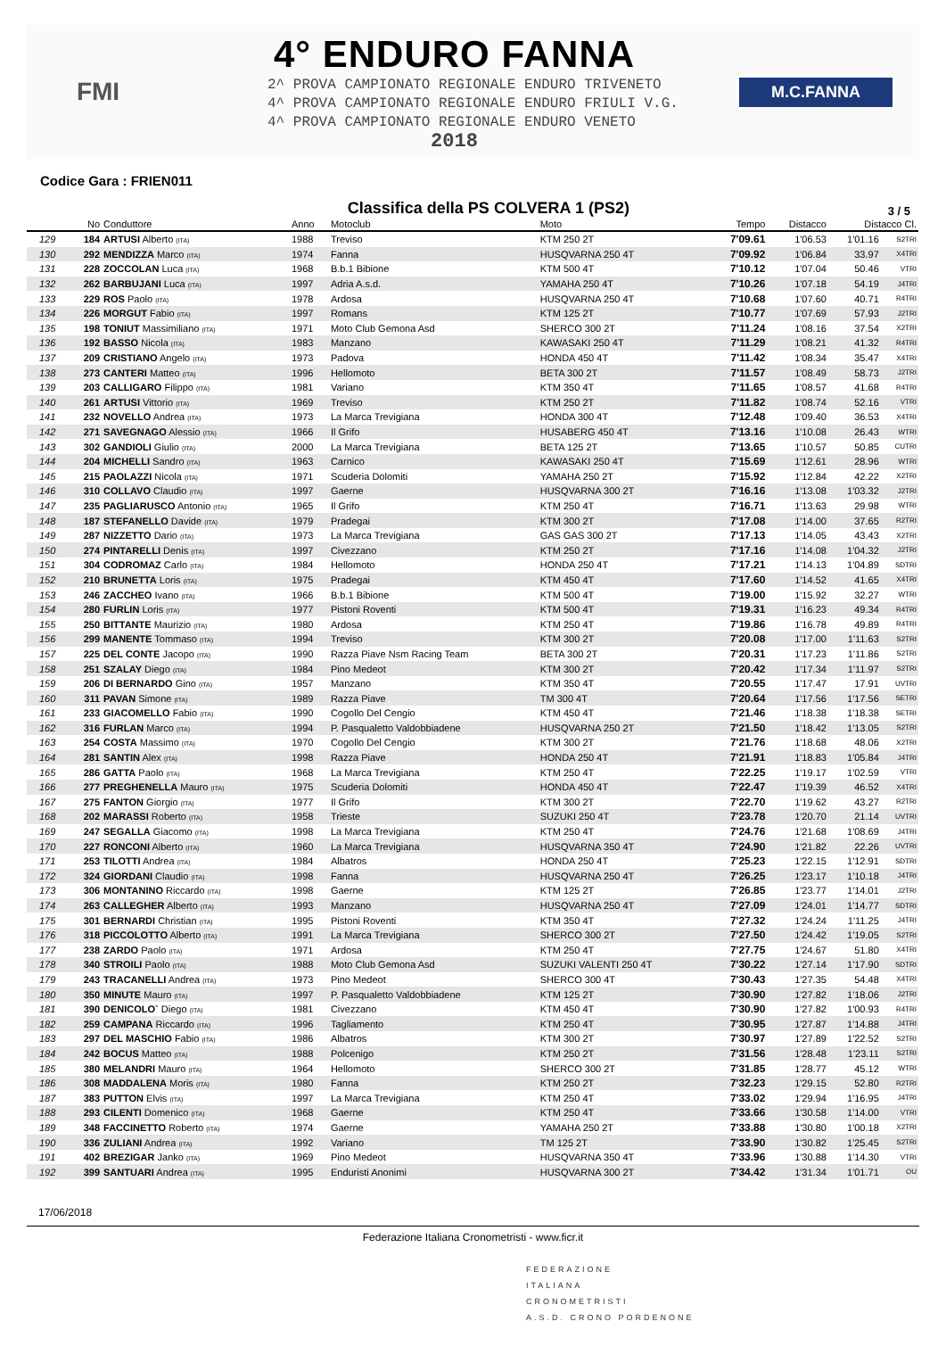FMI
4° ENDURO FANNA
2^ PROVA CAMPIONATO REGIONALE ENDURO TRIVENETO
4^ PROVA CAMPIONATO REGIONALE ENDURO FRIULI V.G.
4^ PROVA CAMPIONATO REGIONALE ENDURO VENETO
2018
M.C.FANNA
Codice Gara : FRIEN011
Classifica della PS COLVERA 1 (PS2)
3 / 5
| | No | Conduttore | Anno | Motoclub | Moto | Tempo | Distacco | Distacco Cl. | |
| --- | --- | --- | --- | --- | --- | --- | --- | --- | --- |
| 129 | 184 | ARTUSI Alberto (ITA) | 1988 | Treviso | KTM 250 2T | 7'09.61 | 1'06.53 | 1'01.16 | S2TRI |
| 130 | 292 | MENDIZZA Marco (ITA) | 1974 | Fanna | HUSQVARNA 250 4T | 7'09.92 | 1'06.84 | 33.97 | X4TRI |
| 131 | 228 | ZOCCOLAN Luca (ITA) | 1968 | B.b.1 Bibione | KTM 500 4T | 7'10.12 | 1'07.04 | 50.46 | VTRI |
| 132 | 262 | BARBUJANI Luca (ITA) | 1997 | Adria A.s.d. | YAMAHA 250 4T | 7'10.26 | 1'07.18 | 54.19 | J4TRI |
| 133 | 229 | ROS Paolo (ITA) | 1978 | Ardosa | HUSQVARNA 250 4T | 7'10.68 | 1'07.60 | 40.71 | R4TRI |
| 134 | 226 | MORGUT Fabio (ITA) | 1997 | Romans | KTM 125 2T | 7'10.77 | 1'07.69 | 57.93 | J2TRI |
| 135 | 198 | TONIUT Massimiliano (ITA) | 1971 | Moto Club Gemona Asd | SHERCO 300 2T | 7'11.24 | 1'08.16 | 37.54 | X2TRI |
| 136 | 192 | BASSO Nicola (ITA) | 1983 | Manzano | KAWASAKI 250 4T | 7'11.29 | 1'08.21 | 41.32 | R4TRI |
| 137 | 209 | CRISTIANO Angelo (ITA) | 1973 | Padova | HONDA 450 4T | 7'11.42 | 1'08.34 | 35.47 | X4TRI |
| 138 | 273 | CANTERI Matteo (ITA) | 1996 | Hellomoto | BETA 300 2T | 7'11.57 | 1'08.49 | 58.73 | J2TRI |
| 139 | 203 | CALLIGARO Filippo (ITA) | 1981 | Variano | KTM 350 4T | 7'11.65 | 1'08.57 | 41.68 | R4TRI |
| 140 | 261 | ARTUSI Vittorio (ITA) | 1969 | Treviso | KTM 250 2T | 7'11.82 | 1'08.74 | 52.16 | VTRI |
| 141 | 232 | NOVELLO Andrea (ITA) | 1973 | La Marca Trevigiana | HONDA 300 4T | 7'12.48 | 1'09.40 | 36.53 | X4TRI |
| 142 | 271 | SAVEGNAGO Alessio (ITA) | 1966 | Il Grifo | HUSABERG 450 4T | 7'13.16 | 1'10.08 | 26.43 | WTRI |
| 143 | 302 | GANDIOLI Giulio (ITA) | 2000 | La Marca Trevigiana | BETA 125 2T | 7'13.65 | 1'10.57 | 50.85 | CUTRI |
| 144 | 204 | MICHELLI Sandro (ITA) | 1963 | Carnico | KAWASAKI 250 4T | 7'15.69 | 1'12.61 | 28.96 | WTRI |
| 145 | 215 | PAOLAZZI Nicola (ITA) | 1971 | Scuderia Dolomiti | YAMAHA 250 2T | 7'15.92 | 1'12.84 | 42.22 | X2TRI |
| 146 | 310 | COLLAVO Claudio (ITA) | 1997 | Gaerne | HUSQVARNA 300 2T | 7'16.16 | 1'13.08 | 1'03.32 | J2TRI |
| 147 | 235 | PAGLIARUSCO Antonio (ITA) | 1965 | Il Grifo | KTM 250 4T | 7'16.71 | 1'13.63 | 29.98 | WTRI |
| 148 | 187 | STEFANELLO Davide (ITA) | 1979 | Pradegai | KTM 300 2T | 7'17.08 | 1'14.00 | 37.65 | R2TRI |
| 149 | 287 | NIZZETTO Dario (ITA) | 1973 | La Marca Trevigiana | GAS GAS 300 2T | 7'17.13 | 1'14.05 | 43.43 | X2TRI |
| 150 | 274 | PINTARELLI Denis (ITA) | 1997 | Civezzano | KTM 250 2T | 7'17.16 | 1'14.08 | 1'04.32 | J2TRI |
| 151 | 304 | CODROMAZ Carlo (ITA) | 1984 | Hellomoto | HONDA 250 4T | 7'17.21 | 1'14.13 | 1'04.89 | SDTRI |
| 152 | 210 | BRUNETTA Loris (ITA) | 1975 | Pradegai | KTM 450 4T | 7'17.60 | 1'14.52 | 41.65 | X4TRI |
| 153 | 246 | ZACCHEO Ivano (ITA) | 1966 | B.b.1 Bibione | KTM 500 4T | 7'19.00 | 1'15.92 | 32.27 | WTRI |
| 154 | 280 | FURLIN Loris (ITA) | 1977 | Pistoni Roventi | KTM 500 4T | 7'19.31 | 1'16.23 | 49.34 | R4TRI |
| 155 | 250 | BITTANTE Maurizio (ITA) | 1980 | Ardosa | KTM 250 4T | 7'19.86 | 1'16.78 | 49.89 | R4TRI |
| 156 | 299 | MANENTE Tommaso (ITA) | 1994 | Treviso | KTM 300 2T | 7'20.08 | 1'17.00 | 1'11.63 | S2TRI |
| 157 | 225 | DEL CONTE Jacopo (ITA) | 1990 | Razza Piave Nsm Racing Team | BETA 300 2T | 7'20.31 | 1'17.23 | 1'11.86 | S2TRI |
| 158 | 251 | SZALAY Diego (ITA) | 1984 | Pino Medeot | KTM 300 2T | 7'20.42 | 1'17.34 | 1'11.97 | S2TRI |
| 159 | 206 | DI BERNARDO Gino (ITA) | 1957 | Manzano | KTM 350 4T | 7'20.55 | 1'17.47 | 17.91 | UVTRI |
| 160 | 311 | PAVAN Simone (ITA) | 1989 | Razza Piave | TM 300 4T | 7'20.64 | 1'17.56 | 1'17.56 | SETRI |
| 161 | 233 | GIACOMELLO Fabio (ITA) | 1990 | Cogollo Del Cengio | KTM 450 4T | 7'21.46 | 1'18.38 | 1'18.38 | SETRI |
| 162 | 316 | FURLAN Marco (ITA) | 1994 | P. Pasqualetto Valdobbiadene | HUSQVARNA 250 2T | 7'21.50 | 1'18.42 | 1'13.05 | S2TRI |
| 163 | 254 | COSTA Massimo (ITA) | 1970 | Cogollo Del Cengio | KTM 300 2T | 7'21.76 | 1'18.68 | 48.06 | X2TRI |
| 164 | 281 | SANTIN Alex (ITA) | 1998 | Razza Piave | HONDA 250 4T | 7'21.91 | 1'18.83 | 1'05.84 | J4TRI |
| 165 | 286 | GATTA Paolo (ITA) | 1968 | La Marca Trevigiana | KTM 250 4T | 7'22.25 | 1'19.17 | 1'02.59 | VTRI |
| 166 | 277 | PREGHENELLA Mauro (ITA) | 1975 | Scuderia Dolomiti | HONDA 450 4T | 7'22.47 | 1'19.39 | 46.52 | X4TRI |
| 167 | 275 | FANTON Giorgio (ITA) | 1977 | Il Grifo | KTM 300 2T | 7'22.70 | 1'19.62 | 43.27 | R2TRI |
| 168 | 202 | MARASSI Roberto (ITA) | 1958 | Trieste | SUZUKI 250 4T | 7'23.78 | 1'20.70 | 21.14 | UVTRI |
| 169 | 247 | SEGALLA Giacomo (ITA) | 1998 | La Marca Trevigiana | KTM 250 4T | 7'24.76 | 1'21.68 | 1'08.69 | J4TRI |
| 170 | 227 | RONCONI Alberto (ITA) | 1960 | La Marca Trevigiana | HUSQVARNA 350 4T | 7'24.90 | 1'21.82 | 22.26 | UVTRI |
| 171 | 253 | TILOTTI Andrea (ITA) | 1984 | Albatros | HONDA 250 4T | 7'25.23 | 1'22.15 | 1'12.91 | SDTRI |
| 172 | 324 | GIORDANI Claudio (ITA) | 1998 | Fanna | HUSQVARNA 250 4T | 7'26.25 | 1'23.17 | 1'10.18 | J4TRI |
| 173 | 306 | MONTANINO Riccardo (ITA) | 1998 | Gaerne | KTM 125 2T | 7'26.85 | 1'23.77 | 1'14.01 | J2TRI |
| 174 | 263 | CALLEGHER Alberto (ITA) | 1993 | Manzano | HUSQVARNA 250 4T | 7'27.09 | 1'24.01 | 1'14.77 | SDTRI |
| 175 | 301 | BERNARDI Christian (ITA) | 1995 | Pistoni Roventi | KTM 350 4T | 7'27.32 | 1'24.24 | 1'11.25 | J4TRI |
| 176 | 318 | PICCOLOTTO Alberto (ITA) | 1991 | La Marca Trevigiana | SHERCO 300 2T | 7'27.50 | 1'24.42 | 1'19.05 | S2TRI |
| 177 | 238 | ZARDO Paolo (ITA) | 1971 | Ardosa | KTM 250 4T | 7'27.75 | 1'24.67 | 51.80 | X4TRI |
| 178 | 340 | STROILI Paolo (ITA) | 1988 | Moto Club Gemona Asd | SUZUKI VALENTI 250 4T | 7'30.22 | 1'27.14 | 1'17.90 | SDTRI |
| 179 | 243 | TRACANELLI Andrea (ITA) | 1973 | Pino Medeot | SHERCO 300 4T | 7'30.43 | 1'27.35 | 54.48 | X4TRI |
| 180 | 350 | MINUTE Mauro (ITA) | 1997 | P. Pasqualetto Valdobbiadene | KTM 125 2T | 7'30.90 | 1'27.82 | 1'18.06 | J2TRI |
| 181 | 390 | DENICOLO` Diego (ITA) | 1981 | Civezzano | KTM 450 4T | 7'30.90 | 1'27.82 | 1'00.93 | R4TRI |
| 182 | 259 | CAMPANA Riccardo (ITA) | 1996 | Tagliamento | KTM 250 4T | 7'30.95 | 1'27.87 | 1'14.88 | J4TRI |
| 183 | 297 | DEL MASCHIO Fabio (ITA) | 1986 | Albatros | KTM 300 2T | 7'30.97 | 1'27.89 | 1'22.52 | S2TRI |
| 184 | 242 | BOCUS Matteo (ITA) | 1988 | Polcenigo | KTM 250 2T | 7'31.56 | 1'28.48 | 1'23.11 | S2TRI |
| 185 | 380 | MELANDRI Mauro (ITA) | 1964 | Hellomoto | SHERCO 300 2T | 7'31.85 | 1'28.77 | 45.12 | WTRI |
| 186 | 308 | MADDALENA Moris (ITA) | 1980 | Fanna | KTM 250 2T | 7'32.23 | 1'29.15 | 52.80 | R2TRI |
| 187 | 383 | PUTTON Elvis (ITA) | 1997 | La Marca Trevigiana | KTM 250 4T | 7'33.02 | 1'29.94 | 1'16.95 | J4TRI |
| 188 | 293 | CILENTI Domenico (ITA) | 1968 | Gaerne | KTM 250 4T | 7'33.66 | 1'30.58 | 1'14.00 | VTRI |
| 189 | 348 | FACCINETTO Roberto (ITA) | 1974 | Gaerne | YAMAHA 250 2T | 7'33.88 | 1'30.80 | 1'00.18 | X2TRI |
| 190 | 336 | ZULIANI Andrea (ITA) | 1992 | Variano | TM 125 2T | 7'33.90 | 1'30.82 | 1'25.45 | S2TRI |
| 191 | 402 | BREZIGAR Janko (ITA) | 1969 | Pino Medeot | HUSQVARNA 350 4T | 7'33.96 | 1'30.88 | 1'14.30 | VTRI |
| 192 | 399 | SANTUARI Andrea (ITA) | 1995 | Enduristi Anonimi | HUSQVARNA 300 2T | 7'34.42 | 1'31.34 | 1'01.71 | OU |
17/06/2018
Federazione Italiana Cronometristi - www.ficr.it
FEDERAZIONE
ITALIANA
CRONOMETRISTI
A.S.D. CRONO PORDENONE